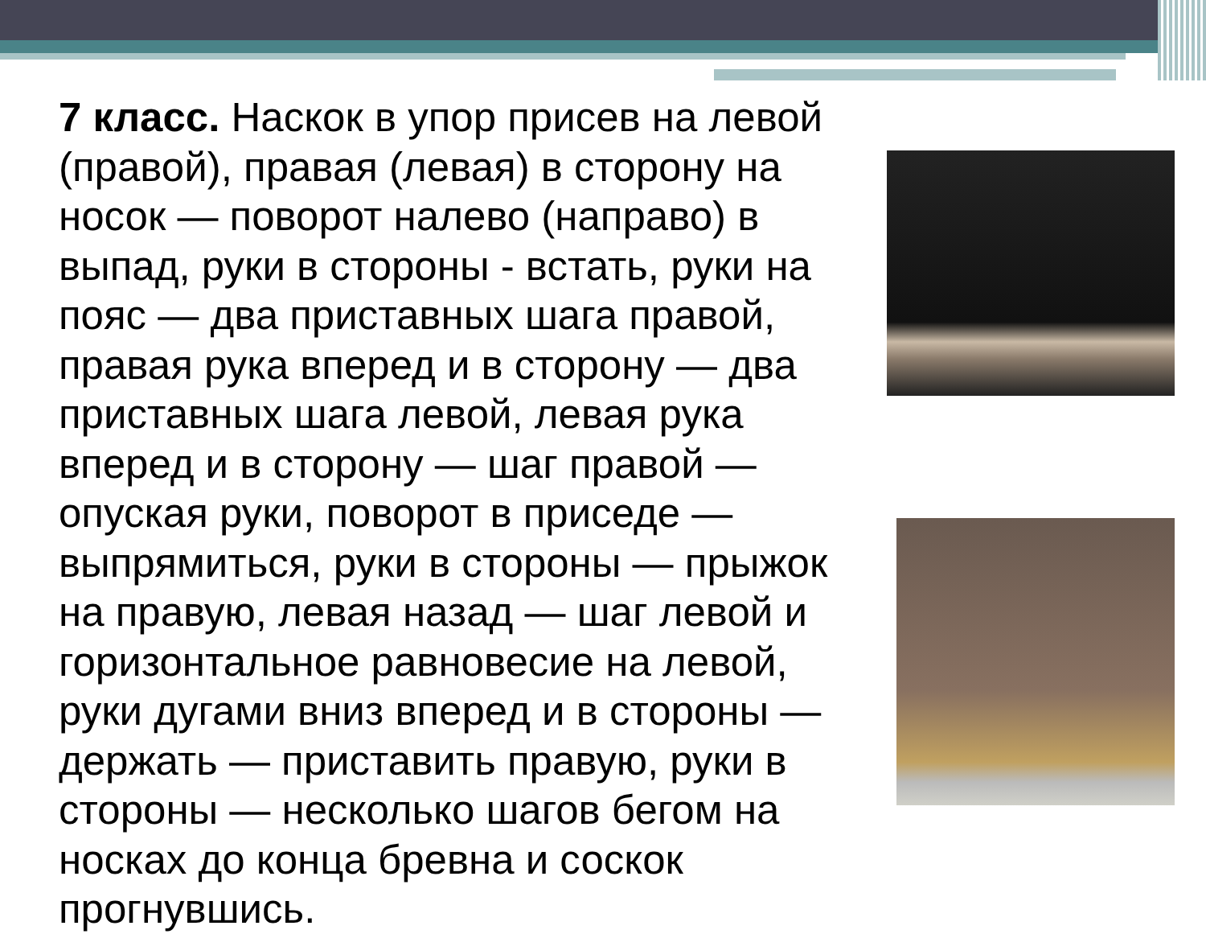7 класс. Наскок в упор присев на левой (правой), правая (левая) в сторону на носок — поворот налево (направо) в выпад, руки в стороны - встать, руки на пояс — два приставных шага правой, правая рука вперед и в сторону — два приставных шага левой, левая рука вперед и в сторону — шаг правой — опуская руки, поворот в приседе — выпрямиться, руки в стороны — прыжок на правую, левая назад — шаг левой и горизонтальное равновесие на левой, руки дугами вниз вперед и в стороны — держать — приставить правую, руки в стороны — несколько шагов бегом на носках до конца бревна и соскок прогнувшись.